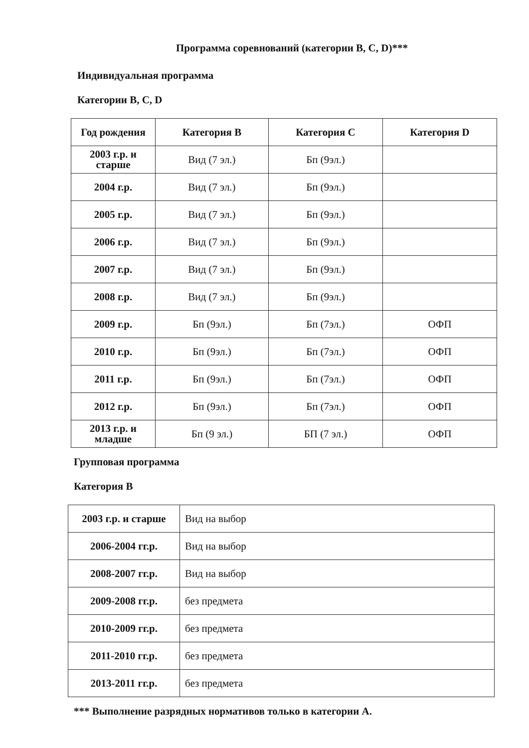Программа соревнований (категории B, C, D)***
Индивидуальная программа
Категории B, C, D
| Год рождения | Категория B | Категория C | Категория D |
| --- | --- | --- | --- |
| 2003 г.р. и старше | Вид (7 эл.) | Бп (9эл.) | |
| 2004 г.р. | Вид (7 эл.) | Бп (9эл.) | |
| 2005 г.р. | Вид (7 эл.) | Бп (9эл.) | |
| 2006 г.р. | Вид (7 эл.) | Бп (9эл.) | |
| 2007 г.р. | Вид (7 эл.) | Бп (9эл.) | |
| 2008 г.р. | Вид (7 эл.) | Бп (9эл.) | |
| 2009 г.р. | Бп (9эл.) | Бп (7эл.) | ОФП |
| 2010 г.р. | Бп (9эл.) | Бп (7эл.) | ОФП |
| 2011 г.р. | Бп (9эл.) | Бп (7эл.) | ОФП |
| 2012 г.р. | Бп (9эл.) | Бп (7эл.) | ОФП |
| 2013 г.р. и младше | Бп (9 эл.) | БП (7 эл.) | ОФП |
Групповая программа
Категория B
| 2003 г.р. и старше | Вид на выбор |
| 2006-2004 гг.р. | Вид на выбор |
| 2008-2007 гг.р. | Вид на выбор |
| 2009-2008 гг.р. | без предмета |
| 2010-2009 гг.р. | без предмета |
| 2011-2010 гг.р. | без предмета |
| 2013-2011 гг.р. | без предмета |
*** Выполнение разрядных нормативов только в категории А.